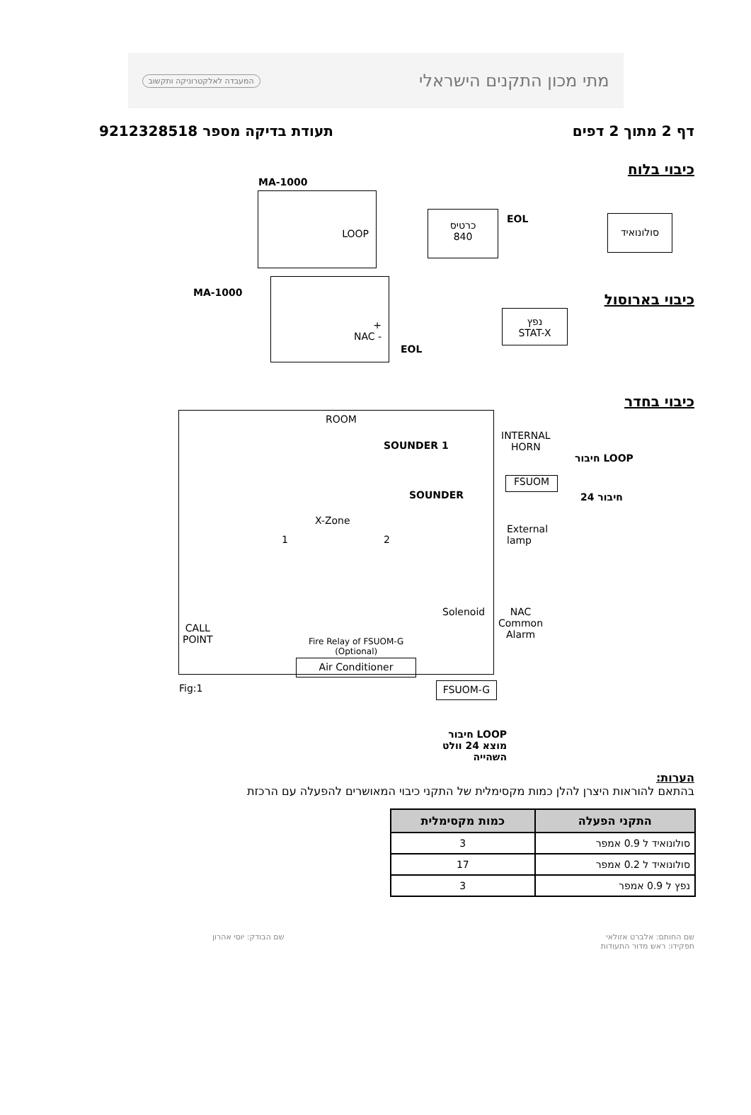מתי מכון התקנים הישראלי המעבדה לאלקטרוניקה ותקשוב
דף 2 מתוך 2 דפים תעודת בדיקה מספר 9212328518
כיבוי בלוח
MA-1000
LOOP
כרטיס
840
EOL סולונואיד
כיבוי בארוסול
MA-1000
+
NAC -
נפץ
STAT-X
EOL
כיבוי בחדר
ROOM
SOUNDER 1
INTERNAL
HORN
חיבור LOOP
FSUOM
חיבור 24
SOUNDER
X-Zone
1 2
External
lamp
Solenoid
NAC
Common
Alarm
CALL
POINT
Fire Relay of FSUOM-G
(Optional)
Air Conditioner
Fig:1 FSUOM-G
חיבור LOOP
מוצא 24 וולט
השהייה
הערות:
בהתאם להוראות היצרן להלן כמות מקסימלית של התקני כיבוי המאושרים להפעלה עם הרכזת
| התקני הפעלה | כמות מקסימלית |
| --- | --- |
| סולונואיד ל 0.9 אמפר | 3 |
| סולונואיד ל 0.2 אמפר | 17 |
| נפץ ל 0.9 אמפר | 3 |
שם החותם: אלברט אזולאי
תפקידו: ראש מדור התעודות שם הבודק: יוסי אהרון